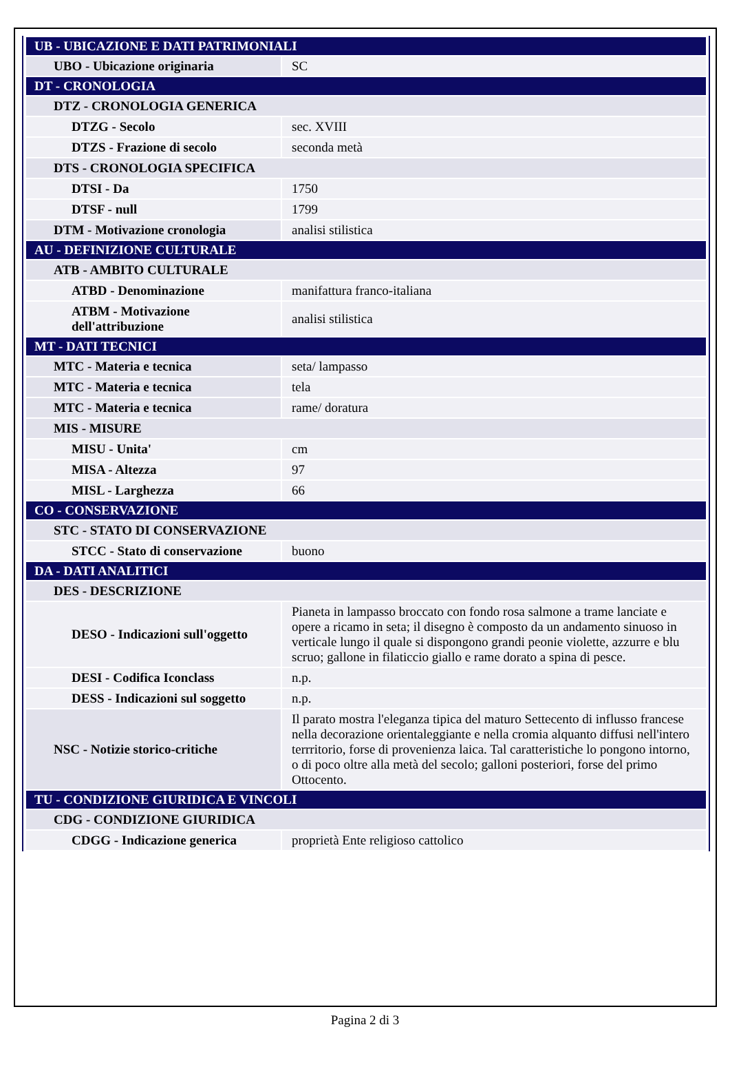| UB - UBICAZIONE E DATI PATRIMONIALI | |
| UBO - Ubicazione originaria | SC |
| DT - CRONOLOGIA | |
| DTZ - CRONOLOGIA GENERICA | |
| DTZG - Secolo | sec. XVIII |
| DTZS - Frazione di secolo | seconda metà |
| DTS - CRONOLOGIA SPECIFICA | |
| DTSI - Da | 1750 |
| DTSF - null | 1799 |
| DTM - Motivazione cronologia | analisi stilistica |
| AU - DEFINIZIONE CULTURALE | |
| ATB - AMBITO CULTURALE | |
| ATBD - Denominazione | manifattura franco-italiana |
| ATBM - Motivazione dell'attribuzione | analisi stilistica |
| MT - DATI TECNICI | |
| MTC - Materia e tecnica | seta/ lampasso |
| MTC - Materia e tecnica | tela |
| MTC - Materia e tecnica | rame/ doratura |
| MIS - MISURE | |
| MISU - Unita' | cm |
| MISA - Altezza | 97 |
| MISL - Larghezza | 66 |
| CO - CONSERVAZIONE | |
| STC - STATO DI CONSERVAZIONE | |
| STCC - Stato di conservazione | buono |
| DA - DATI ANALITICI | |
| DES - DESCRIZIONE | |
| DESO - Indicazioni sull'oggetto | Pianeta in lampasso broccato con fondo rosa salmone a trame lanciate e opere a ricamo in seta; il disegno è composto da un andamento sinuoso in verticale lungo il quale si dispongono grandi peonie violette, azzurre e blu scruo; gallone in filaticcio giallo e rame dorato a spina di pesce. |
| DESI - Codifica Iconclass | n.p. |
| DESS - Indicazioni sul soggetto | n.p. |
| NSC - Notizie storico-critiche | Il parato mostra l'eleganza tipica del maturo Settecento di influsso francese nella decorazione orientaleggiante e nella cromia alquanto diffusi nell'intero terrritorio, forse di provenienza laica. Tal caratteristiche lo pongono intorno, o di poco oltre alla metà del secolo; galloni posteriori, forse del primo Ottocento. |
| TU - CONDIZIONE GIURIDICA E VINCOLI | |
| CDG - CONDIZIONE GIURIDICA | |
| CDGG - Indicazione generica | proprietà Ente religioso cattolico |
Pagina 2 di 3